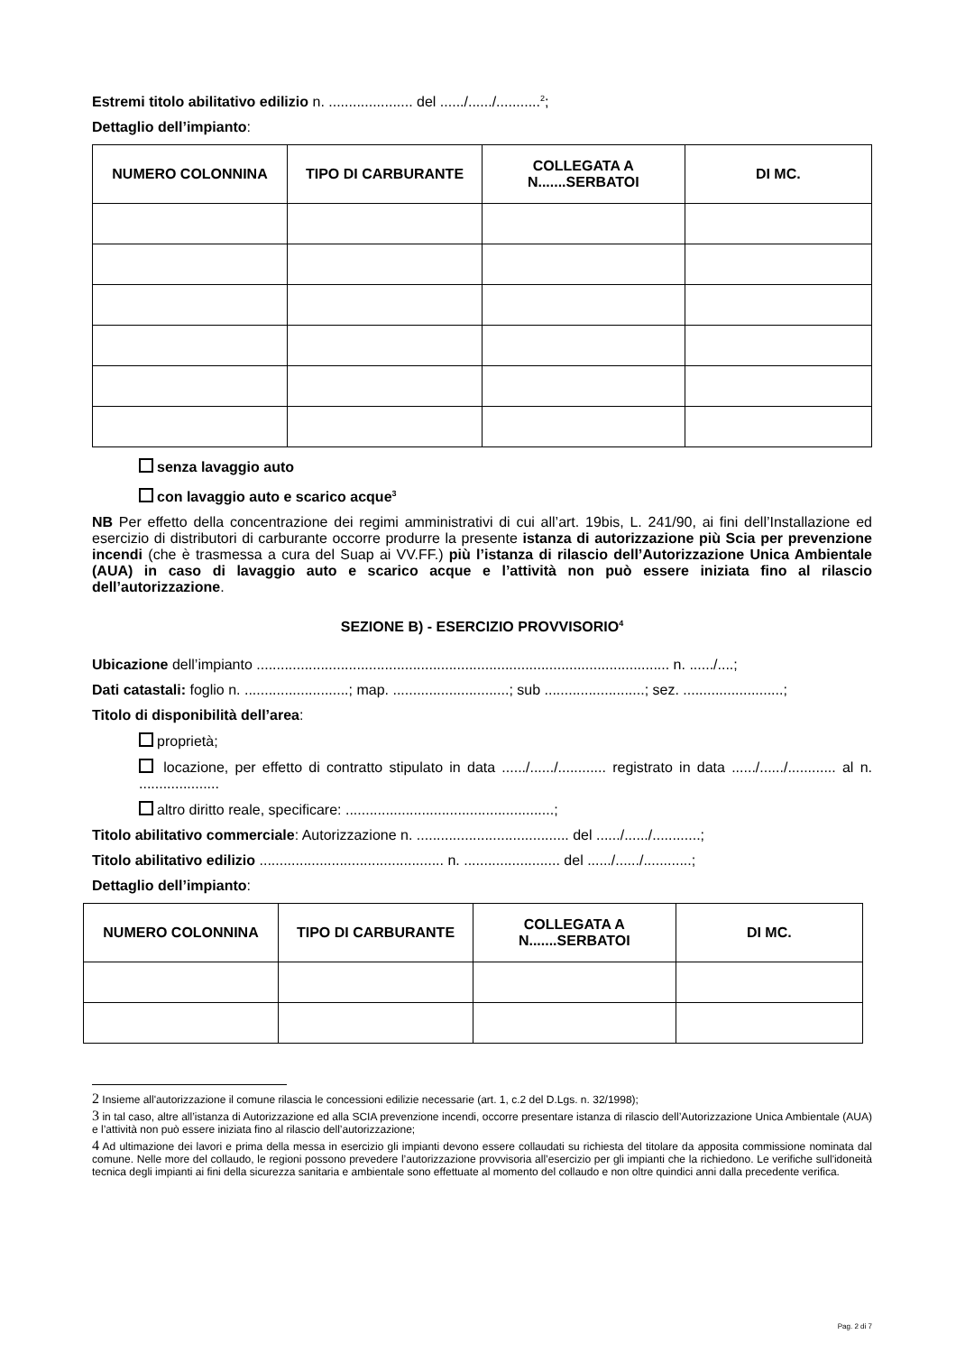Estremi titolo abilitativo edilizio n. ..................... del ....../....../...........<sup>2</sup>;
Dettaglio dell’impianto:
| NUMERO COLONNINA | TIPO DI CARBURANTE | COLLEGATA A N.......SERBATOI | DI MC. |
| --- | --- | --- | --- |
senza lavaggio auto
con lavaggio auto e scarico acque<sup>3</sup>
NB Per effetto della concentrazione dei regimi amministrativi di cui all’art. 19bis, L. 241/90, ai fini dell’Installazione ed esercizio di distributori di carburante occorre produrre la presente istanza di autorizzazione più Scia per prevenzione incendi (che è trasmessa a cura del Suap ai VV.FF.) più l’istanza di rilascio dell’Autorizzazione Unica Ambientale (AUA) in caso di lavaggio auto e scarico acque e l’attività non può essere iniziata fino al rilascio dell’autorizzazione.
SEZIONE B) - ESERCIZIO PROVVISORIO<sup>4</sup>
Ubicazione dell’impianto ....................................................................................................... n. ....../....;
Dati catastali: foglio n. ..........................; map. .............................; sub .........................; sez. .........................;
Titolo di disponibilità dell’area:
proprietà;
locazione, per effetto di contratto stipulato in data ....../....../............ registrato in data ....../....../............ al n. ....................
altro diritto reale, specificare: ....................................................;
Titolo abilitativo commerciale: Autorizzazione n. ...................................... del ....../....../............;
Titolo abilitativo edilizio .............................................. n. ........................ del ....../....../............;
Dettaglio dell’impianto:
| NUMERO COLONNINA | TIPO DI CARBURANTE | COLLEGATA A N.......SERBATOI | DI MC. |
| --- | --- | --- | --- |
2 Insieme all'autorizzazione il comune rilascia le concessioni edilizie necessarie (art. 1, c.2 del D.Lgs. n. 32/1998);
3 in tal caso, altre all’istanza di Autorizzazione ed alla SCIA prevenzione incendi, occorre presentare istanza di rilascio dell’Autorizzazione Unica Ambientale (AUA) e l’attività non può essere iniziata fino al rilascio dell’autorizzazione;
4 Ad ultimazione dei lavori e prima della messa in esercizio gli impianti devono essere collaudati su richiesta del titolare da apposita commissione nominata dal comune. Nelle more del collaudo, le regioni possono prevedere l’autorizzazione provvisoria all’esercizio per gli impianti che la richiedono. Le verifiche sull'idoneità tecnica degli impianti ai fini della sicurezza sanitaria e ambientale sono effettuate al momento del collaudo e non oltre quindici anni dalla precedente verifica.
Pag. 2 di 7